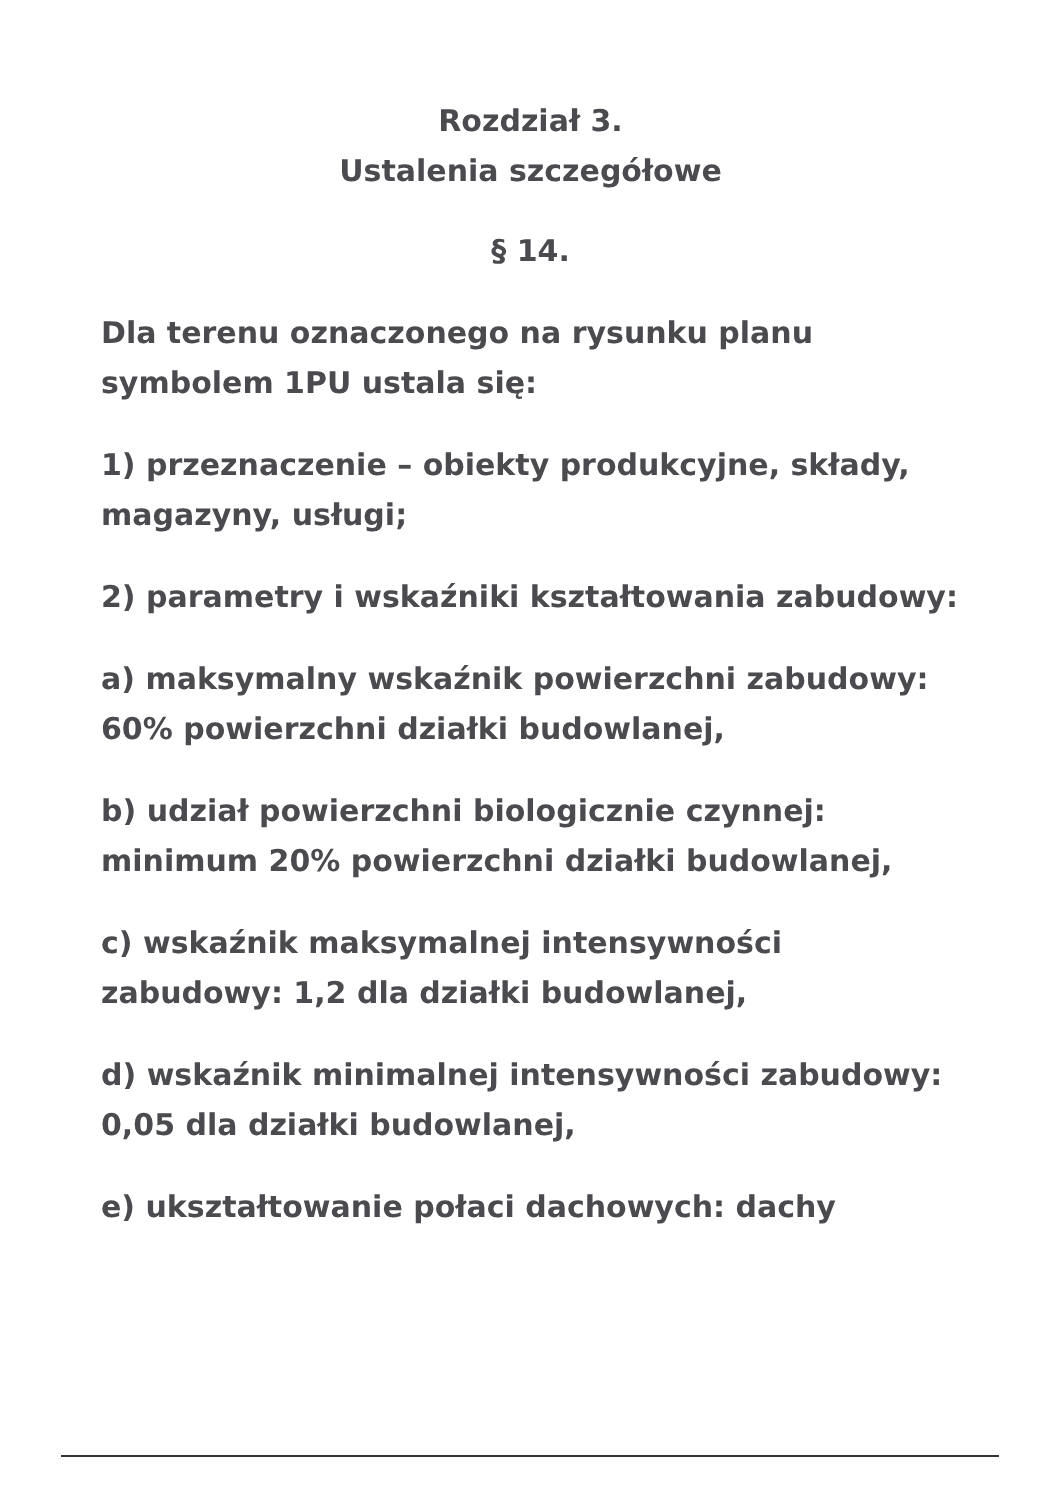Rozdział 3.
Ustalenia szczegółowe
§ 14.
Dla terenu oznaczonego na rysunku planu symbolem 1PU ustala się:
1) przeznaczenie – obiekty produkcyjne, składy, magazyny, usługi;
2) parametry i wskaźniki kształtowania zabudowy:
a) maksymalny wskaźnik powierzchni zabudowy: 60% powierzchni działki budowlanej,
b) udział powierzchni biologicznie czynnej: minimum 20% powierzchni działki budowlanej,
c) wskaźnik maksymalnej intensywności zabudowy: 1,2 dla działki budowlanej,
d) wskaźnik minimalnej intensywności zabudowy: 0,05 dla działki budowlanej,
e) ukształtowanie połaci dachowych: dachy